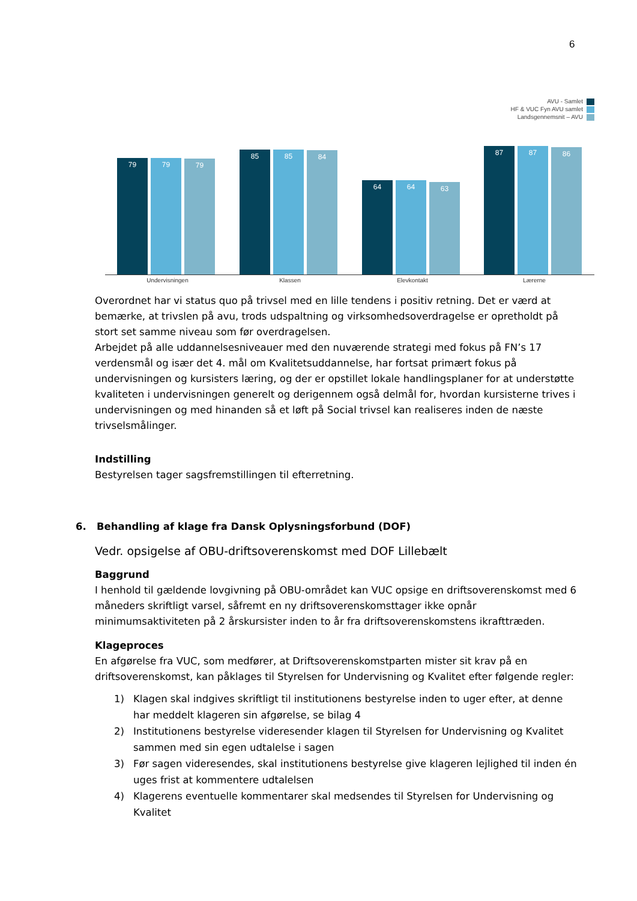6
AVU - Samlet
HF & VUC Fyn AVU samlet
Landsgennemsnit – AVU
79 79 79
85 85 84
64 64 63
87 87 86
Undervisningen Klassen Elevkontakt Lærerne
Overordnet har vi status quo på trivsel med en lille tendens i positiv retning. Det er værd at bemærke, at trivslen på avu, trods udspaltning og virksomhedsoverdragelse er opretholdt på stort set samme niveau som før overdragelsen.
Arbejdet på alle uddannelsesniveauer med den nuværende strategi med fokus på FN’s 17 verdensmål og især det 4. mål om Kvalitetsuddannelse, har fortsat primært fokus på undervisningen og kursisters læring, og der er opstillet lokale handlingsplaner for at understøtte kvaliteten i undervisningen generelt og derigennem også delmål for, hvordan kursisterne trives i undervisningen og med hinanden så et løft på Social trivsel kan realiseres inden de næste trivselsmålinger.
Indstilling
Bestyrelsen tager sagsfremstillingen til efterretning.
6. Behandling af klage fra Dansk Oplysningsforbund (DOF)
Vedr. opsigelse af OBU-driftsoverenskomst med DOF Lillebælt
Baggrund
I henhold til gældende lovgivning på OBU-området kan VUC opsige en driftsoverenskomst med 6 måneders skriftligt varsel, såfremt en ny driftsoverenskomsttager ikke opnår minimumsaktiviteten på 2 årskursister inden to år fra driftsoverenskomstens ikrafttræden.
Klageproces
En afgørelse fra VUC, som medfører, at Driftsoverenskomstparten mister sit krav på en driftsoverenskomst, kan påklages til Styrelsen for Undervisning og Kvalitet efter følgende regler:
1) Klagen skal indgives skriftligt til institutionens bestyrelse inden to uger efter, at denne har meddelt klageren sin afgørelse, se bilag 4
2) Institutionens bestyrelse videresender klagen til Styrelsen for Undervisning og Kvalitet sammen med sin egen udtalelse i sagen
3) Før sagen videresendes, skal institutionens bestyrelse give klageren lejlighed til inden én uges frist at kommentere udtalelsen
4) Klagerens eventuelle kommentarer skal medsendes til Styrelsen for Undervisning og Kvalitet